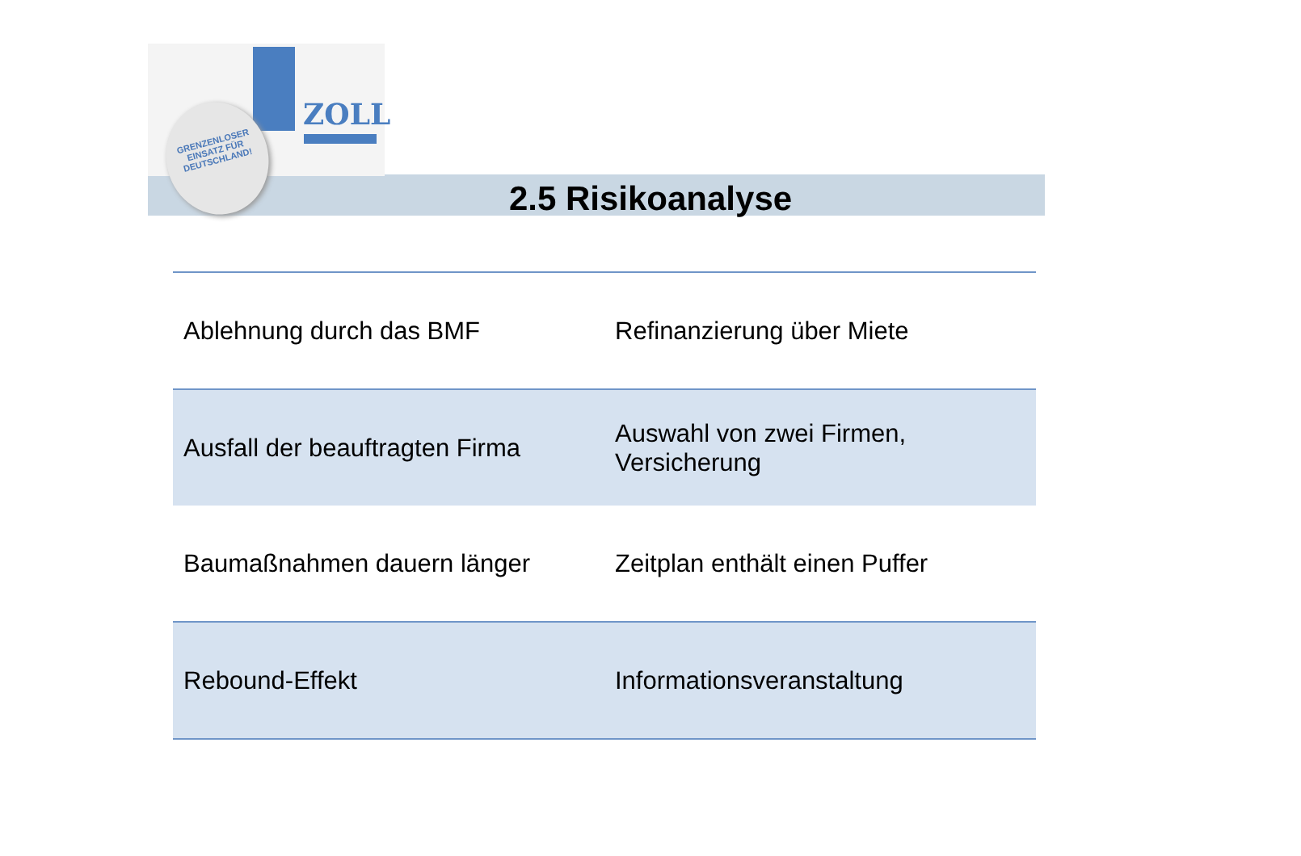ZOLL
GRENZENLOSER
EINSATZ FÜR
DEUTSCHLAND!
2.5 Risikoanalyse
| Ablehnung durch das BMF | Refinanzierung über Miete |
| Ausfall der beauftragten Firma | Auswahl von zwei Firmen, Versicherung |
| Baumaßnahmen dauern länger | Zeitplan enthält einen Puffer |
| Rebound-Effekt | Informationsveranstaltung |